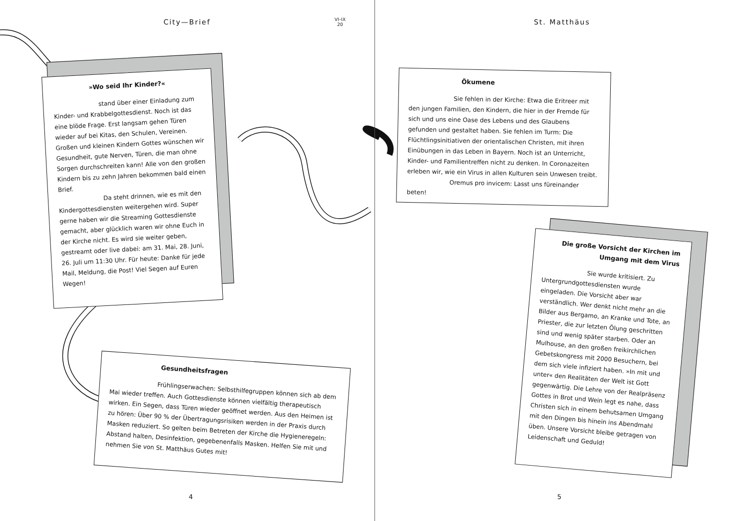City—Brief
VI–IX
20
»Wo seid Ihr Kinder?«
stand über einer Einladung zum Kinder- und Krabbelgottesdienst. Noch ist das eine blöde Frage. Erst langsam gehen Türen wieder auf bei Kitas, den Schulen, Vereinen. Großen und kleinen Kindern Gottes wünschen wir Gesundheit, gute Nerven, Türen, die man ohne Sorgen durchschreiten kann! Alle von den großen Kindern bis zu zehn Jahren bekommen bald einen Brief.
Da steht drinnen, wie es mit den Kindergottesdiensten weitergehen wird. Super gerne haben wir die Streaming Gottesdienste gemacht, aber glücklich waren wir ohne Euch in der Kirche nicht. Es wird sie weiter geben, gestreamt oder live dabei: am 31. Mai, 28. Juni, 26. Juli um 11:30 Uhr. Für heute: Danke für jede Mail, Meldung, die Post! Viel Segen auf Euren Wegen!
Gesundheitsfragen
Frühlingserwachen: Selbsthilfegruppen können sich ab dem Mai wieder treffen. Auch Gottesdienste können vielfältig therapeutisch wirken. Ein Segen, dass Türen wieder geöffnet werden. Aus den Heimen ist zu hören: Über 90 % der Übertragungsrisiken werden in der Praxis durch Masken reduziert. So gelten beim Betreten der Kirche die Hygieneregeln: Abstand halten, Desinfektion, gegebenenfalls Masken. Helfen Sie mit und nehmen Sie von St. Matthäus Gutes mit!
4
St. Matthäus
Ökumene
Sie fehlen in der Kirche: Etwa die Eritreer mit den jungen Familien, den Kindern, die hier in der Fremde für sich und uns eine Oase des Lebens und des Glaubens gefunden und gestaltet haben. Sie fehlen im Turm: Die Flüchtlingsinitiativen der orientalischen Christen, mit ihren Einübungen in das Leben in Bayern. Noch ist an Unterricht, Kinder- und Familientreffen nicht zu denken. In Coronazeiten erleben wir, wie ein Virus in allen Kulturen sein Unwesen treibt.
Oremus pro invicem: Lasst uns füreinander beten!
Die große Vorsicht der Kirchen im Umgang mit dem Virus
Sie wurde kritisiert. Zu Untergrundgottesdiensten wurde eingeladen. Die Vorsicht aber war verständlich. Wer denkt nicht mehr an die Bilder aus Bergamo, an Kranke und Tote, an Priester, die zur letzten Ölung geschritten sind und wenig später starben. Oder an Mulhouse, an den großen freikirchlichen Gebetskongress mit 2000 Besuchern, bei dem sich viele infiziert haben. »In mit und unter« den Realitäten der Welt ist Gott gegenwärtig. Die Lehre von der Realpräsenz Gottes in Brot und Wein legt es nahe, dass Christen sich in einem behutsamen Umgang mit den Dingen bis hinein ins Abendmahl üben. Unsere Vorsicht bleibe getragen von Leidenschaft und Geduld!
5